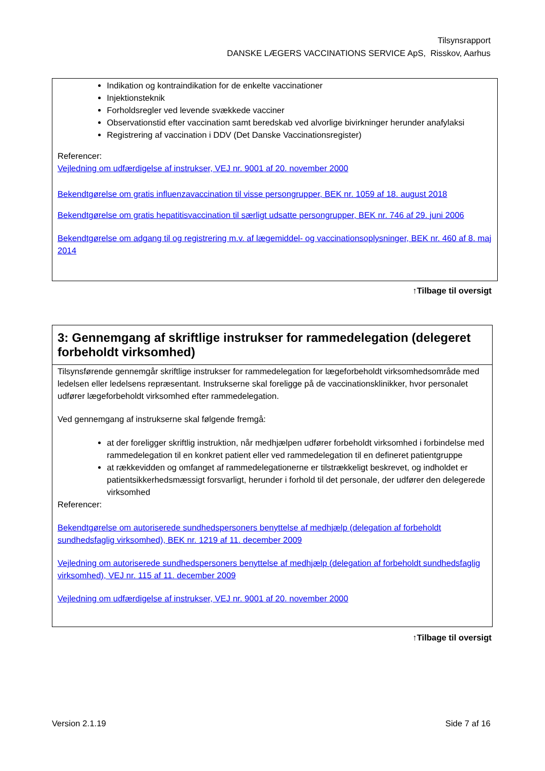Tilsynsrapport
DANSKE LÆGERS VACCINATIONS SERVICE ApS, Risskov, Aarhus
Indikation og kontraindikation for de enkelte vaccinationer
Injektionsteknik
Forholdsregler ved levende svækkede vacciner
Observationstid efter vaccination samt beredskab ved alvorlige bivirkninger herunder anafylaksi
Registrering af vaccination i DDV (Det Danske Vaccinationsregister)
Referencer:
Vejledning om udfærdigelse af instrukser, VEJ nr. 9001 af 20. november 2000
Bekendtgørelse om gratis influenzavaccination til visse persongrupper, BEK nr. 1059 af 18. august 2018
Bekendtgørelse om gratis hepatitisvaccination til særligt udsatte persongrupper, BEK nr. 746 af 29. juni 2006
Bekendtgørelse om adgang til og registrering m.v. af lægemiddel- og vaccinationsoplysninger, BEK nr. 460 af 8. maj 2014
↑Tilbage til oversigt
3: Gennemgang af skriftlige instrukser for rammedelegation (delegeret forbeholdt virksomhed)
Tilsynsførende gennemgår skriftlige instrukser for rammedelegation for lægeforbeholdt virksomhedsområde med ledelsen eller ledelsens repræsentant. Instrukserne skal foreligge på de vaccinationsklinikker, hvor personalet udfører lægeforbeholdt virksomhed efter rammedelegation.
Ved gennemgang af instrukserne skal følgende fremgå:
at der foreligger skriftlig instruktion, når medhjælpen udfører forbeholdt virksomhed i forbindelse med rammedelegation til en konkret patient eller ved rammedelegation til en defineret patientgruppe
at rækkevidden og omfanget af rammedelegationerne er tilstrækkeligt beskrevet, og indholdet er patientsikkerhedsmæssigt forsvarligt, herunder i forhold til det personale, der udfører den delegerede virksomhed
Referencer:
Bekendtgørelse om autoriserede sundhedspersoners benyttelse af medhjælp (delegation af forbeholdt sundhedsfaglig virksomhed), BEK nr. 1219 af 11. december 2009
Vejledning om autoriserede sundhedspersoners benyttelse af medhjælp (delegation af forbeholdt sundhedsfaglig virksomhed), VEJ nr. 115 af 11. december 2009
Vejledning om udfærdigelse af instrukser, VEJ nr. 9001 af 20. november 2000
↑Tilbage til oversigt
Version 2.1.19 Side 7 af 16